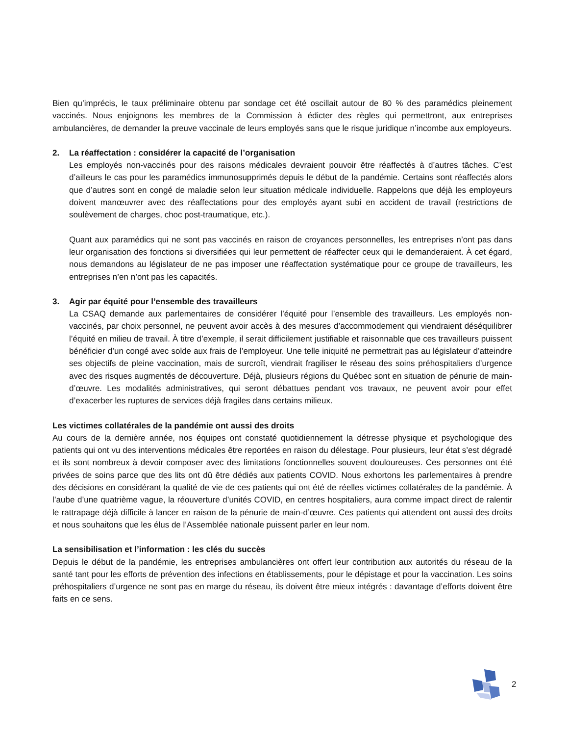Bien qu’imprécis, le taux préliminaire obtenu par sondage cet été oscillait autour de 80 % des paramédics pleinement vaccinés. Nous enjoignons les membres de la Commission à édicter des règles qui permettront, aux entreprises ambulancières, de demander la preuve vaccinale de leurs employés sans que le risque juridique n’incombe aux employeurs.
2. La réaffectation : considérer la capacité de l’organisation
Les employés non-vaccinés pour des raisons médicales devraient pouvoir être réaffectés à d’autres tâches. C’est d’ailleurs le cas pour les paramédics immunosupprimés depuis le début de la pandémie. Certains sont réaffectés alors que d’autres sont en congé de maladie selon leur situation médicale individuelle. Rappelons que déjà les employeurs doivent manœuvrer avec des réaffectations pour des employés ayant subi en accident de travail (restrictions de soulèvement de charges, choc post-traumatique, etc.).
Quant aux paramédics qui ne sont pas vaccinés en raison de croyances personnelles, les entreprises n’ont pas dans leur organisation des fonctions si diversifiées qui leur permettent de réaffecter ceux qui le demanderaient. À cet égard, nous demandons au législateur de ne pas imposer une réaffectation systématique pour ce groupe de travailleurs, les entreprises n’en n’ont pas les capacités.
3. Agir par équité pour l’ensemble des travailleurs
La CSAQ demande aux parlementaires de considérer l’équité pour l’ensemble des travailleurs. Les employés non-vaccinés, par choix personnel, ne peuvent avoir accès à des mesures d’accommodement qui viendraient déséquilibrer l’équité en milieu de travail. À titre d’exemple, il serait difficilement justifiable et raisonnable que ces travailleurs puissent bénéficier d’un congé avec solde aux frais de l’employeur. Une telle iniquité ne permettrait pas au législateur d’atteindre ses objectifs de pleine vaccination, mais de surcroît, viendrait fragiliser le réseau des soins préhospitaliers d’urgence avec des risques augmentés de découverture. Déjà, plusieurs régions du Québec sont en situation de pénurie de main-d’œuvre. Les modalités administratives, qui seront débattues pendant vos travaux, ne peuvent avoir pour effet d’exacerber les ruptures de services déjà fragiles dans certains milieux.
Les victimes collatérales de la pandémie ont aussi des droits
Au cours de la dernière année, nos équipes ont constaté quotidiennement la détresse physique et psychologique des patients qui ont vu des interventions médicales être reportées en raison du délestage. Pour plusieurs, leur état s’est dégradé et ils sont nombreux à devoir composer avec des limitations fonctionnelles souvent douloureuses. Ces personnes ont été privées de soins parce que des lits ont dû être dédiés aux patients COVID. Nous exhortons les parlementaires à prendre des décisions en considérant la qualité de vie de ces patients qui ont été de réelles victimes collatérales de la pandémie. À l’aube d’une quatrième vague, la réouverture d’unités COVID, en centres hospitaliers, aura comme impact direct de ralentir le rattrapage déjà difficile à lancer en raison de la pénurie de main-d’œuvre. Ces patients qui attendent ont aussi des droits et nous souhaitons que les élus de l’Assemblée nationale puissent parler en leur nom.
La sensibilisation et l’information : les clés du succès
Depuis le début de la pandémie, les entreprises ambulancières ont offert leur contribution aux autorités du réseau de la santé tant pour les efforts de prévention des infections en établissements, pour le dépistage et pour la vaccination. Les soins préhospitaliers d’urgence ne sont pas en marge du réseau, ils doivent être mieux intégrés : davantage d’efforts doivent être faits en ce sens.
2